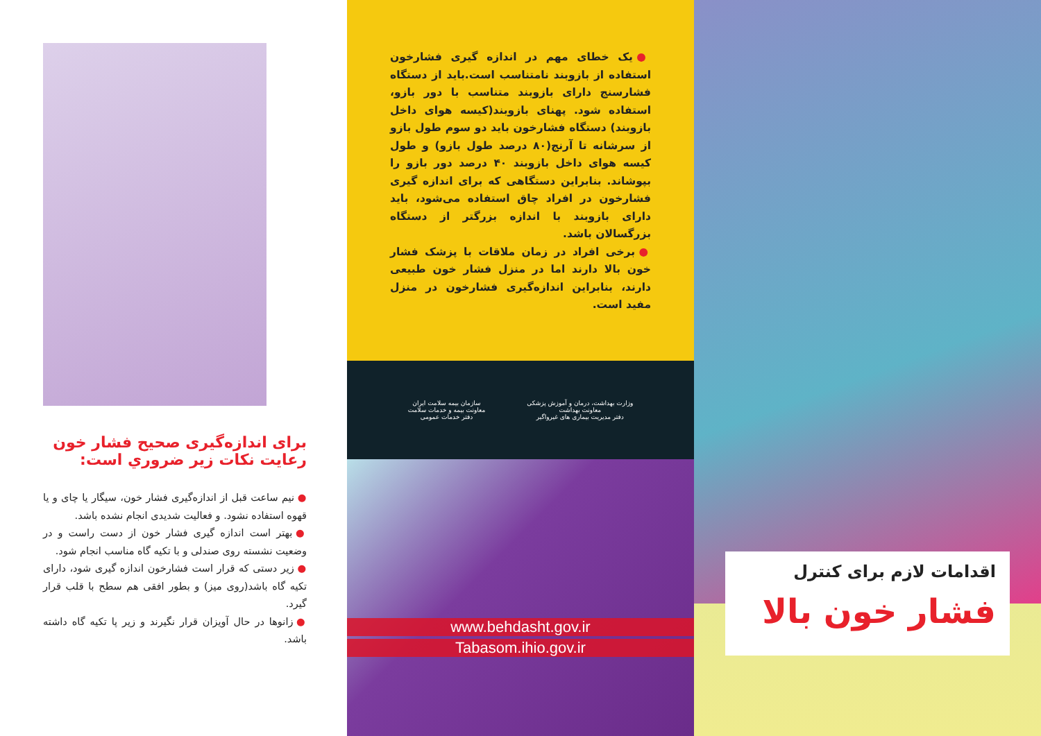برای اندازه‌گیری صحیح فشار خون رعایت نکات زیر ضروري است:
● نیم ساعت قبل از اندازه‌گیری فشار خون، سیگار یا چای و یا قهوه استفاده نشود. و فعالیت شدیدی انجام نشده باشد.
● بهتر است اندازه گیری فشار خون از دست راست و در وضعیت نشسته روی صندلی و با تکیه گاه مناسب انجام شود.
● زیر دستی که قرار است فشارخون اندازه گیری شود، دارای تکیه گاه باشد(روی میز) و بطور افقی هم سطح با قلب قرار گیرد.
● زانوها در حال آویزان قرار نگیرند و زیر پا تکیه گاه داشته باشد.
● یک خطای مهم در اندازه گیری فشارخون استفاده از بازوبند نامتناسب است.باید از دستگاه فشارسنج دارای بازوبند متناسب با دور بازو، استفاده شود. پهنای بازوبند(کیسه هوای داخل بازوبند) دستگاه فشارخون باید دو سوم طول بازو از سرشانه تا آرنج(۸۰ درصد طول بازو) و طول کیسه هوای داخل بازوبند ۴۰ درصد دور بازو را بپوشاند. بنابراین دستگاهی که برای اندازه گیری فشارخون در افراد چاق استفاده می‌شود، باید دارای بازوبند با اندازه بزرگتر از دستگاه بزرگسالان باشد.
● برخی افراد در زمان ملاقات با پزشک فشار خون بالا دارند اما در منزل فشار خون طبیعی دارند، بنابراین اندازه‌گیری فشارخون در منزل مفید است.
وزارت بهداشت، درمان و آموزش پزشکی
معاونت بهداشت
دفتر مدیریت بیماری های غیرواگیر
سازمان بیمه سلامت ایران
معاونت بیمه و خدمات سلامت
دفتر خدمات عمومی
www.behdasht.gov.ir
Tabasom.ihio.gov.ir
اقدامات لازم برای کنترل
فشار خون بالا